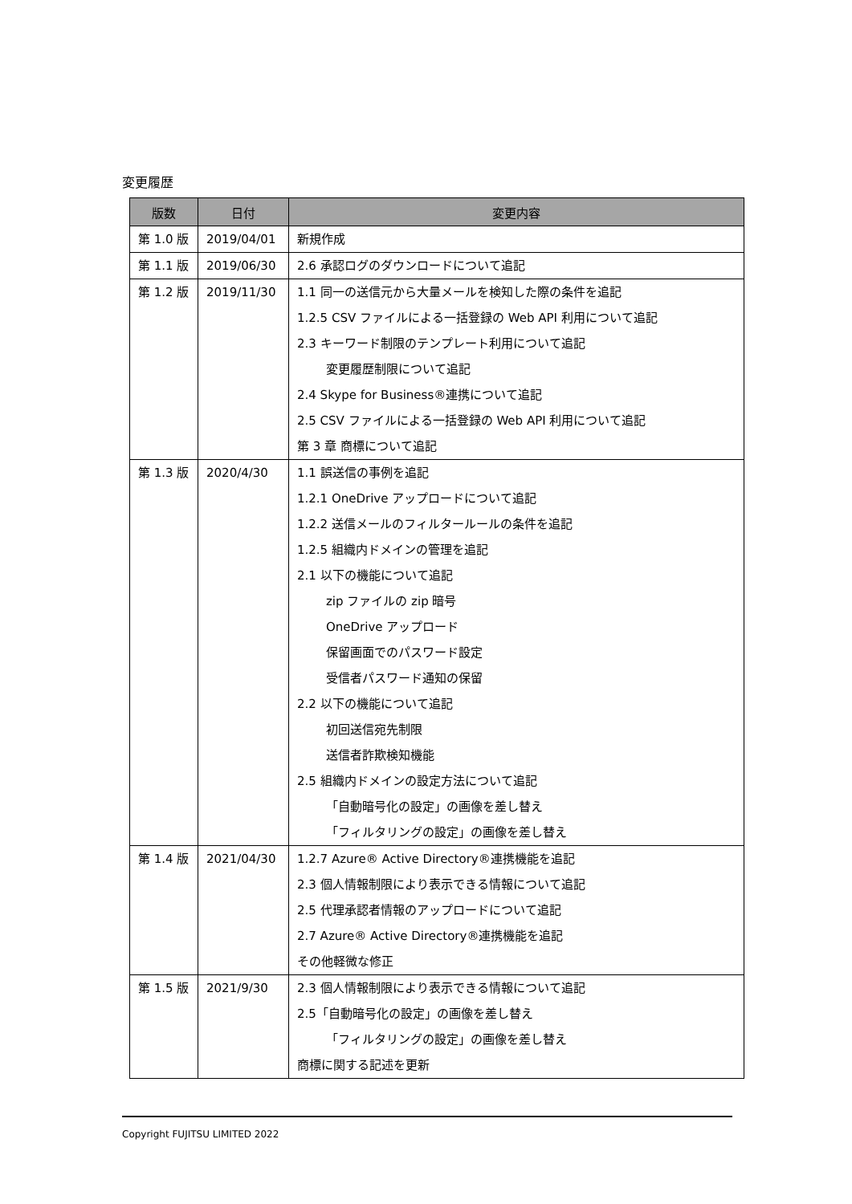変更履歴
| 版数 | 日付 | 変更内容 |
| --- | --- | --- |
| 第 1.0 版 | 2019/04/01 | 新規作成 |
| 第 1.1 版 | 2019/06/30 | 2.6 承認ログのダウンロードについて追記 |
| 第 1.2 版 | 2019/11/30 | 1.1 同一の送信元から大量メールを検知した際の条件を追記 1.2.5 CSV ファイルによる一括登録の Web API 利用について追記 2.3 キーワード制限のテンプレート利用について追記 変更履歴制限について追記 2.4 Skype for Business®連携について追記 2.5 CSV ファイルによる一括登録の Web API 利用について追記 第 3 章 商標について追記 |
| 第 1.3 版 | 2020/4/30 | 1.1 誤送信の事例を追記 1.2.1 OneDrive アップロードについて追記 1.2.2 送信メールのフィルタールールの条件を追記 1.2.5 組織内ドメインの管理を追記 2.1 以下の機能について追記 zip ファイルの zip 暗号 OneDrive アップロード 保留画面でのパスワード設定 受信者パスワード通知の保留 2.2 以下の機能について追記 初回送信宛先制限 送信者詐欺検知機能 2.5 組織内ドメインの設定方法について追記 「自動暗号化の設定」の画像を差し替え 「フィルタリングの設定」の画像を差し替え |
| 第 1.4 版 | 2021/04/30 | 1.2.7 Azure® Active Directory®連携機能を追記 2.3 個人情報制限により表示できる情報について追記 2.5 代理承認者情報のアップロードについて追記 2.7 Azure® Active Directory®連携機能を追記 その他軽微な修正 |
| 第 1.5 版 | 2021/9/30 | 2.3 個人情報制限により表示できる情報について追記 2.5「自動暗号化の設定」の画像を差し替え 「フィルタリングの設定」の画像を差し替え 商標に関する記述を更新 |
Copyright FUJITSU LIMITED 2022